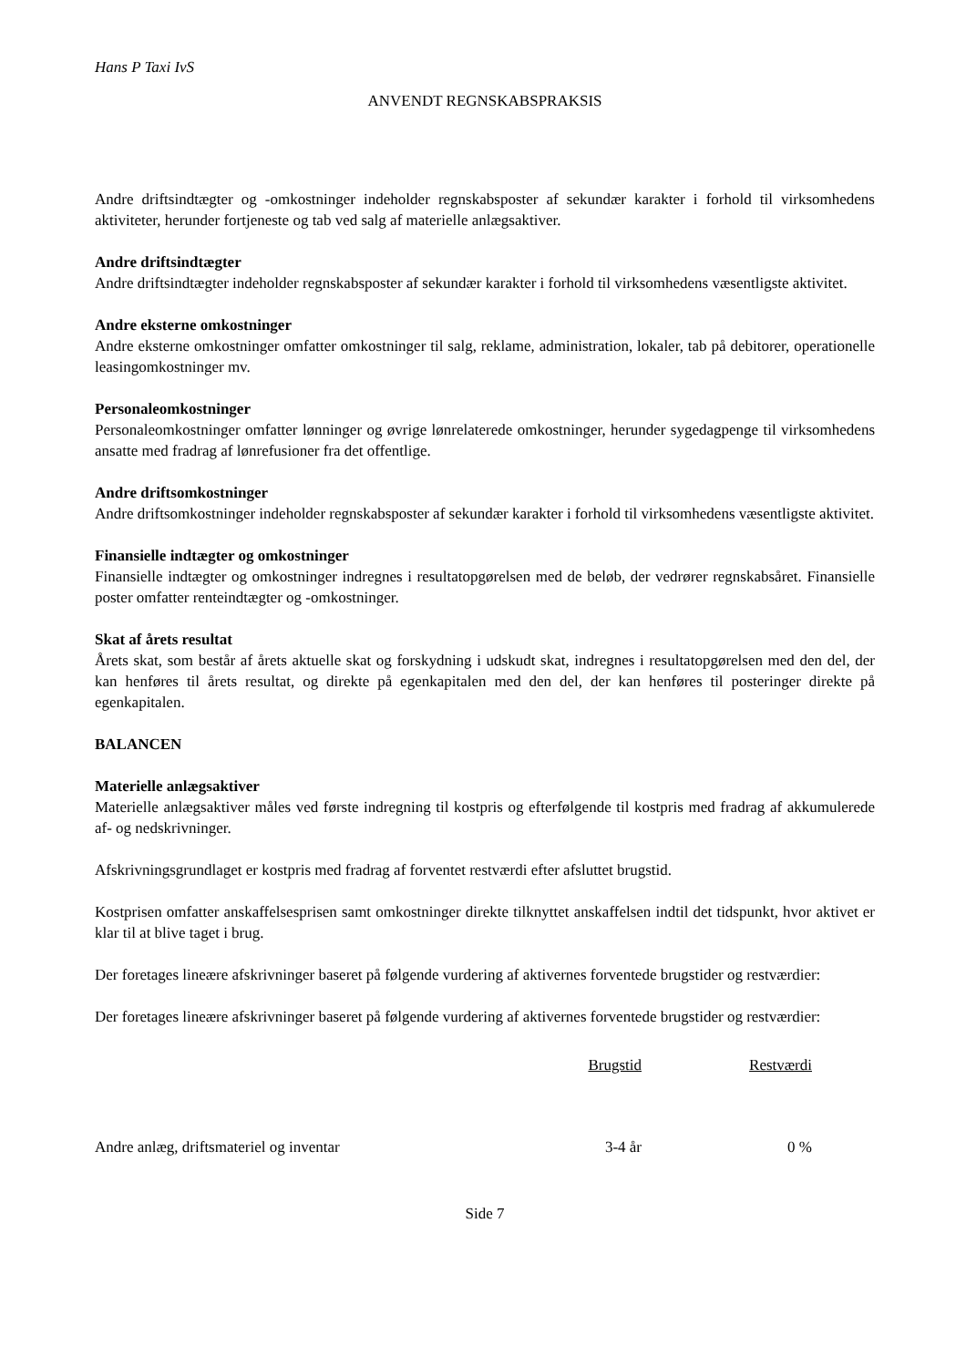Hans P Taxi IvS
ANVENDT REGNSKABSPRAKSIS
Andre driftsindtægter og -omkostninger indeholder regnskabsposter af sekundær karakter i forhold til virksomhedens aktiviteter, herunder fortjeneste og tab ved salg af materielle anlægsaktiver.
Andre driftsindtægter
Andre driftsindtægter indeholder regnskabsposter af sekundær karakter i forhold til virksomhedens væsentligste aktivitet.
Andre eksterne omkostninger
Andre eksterne omkostninger omfatter omkostninger til salg, reklame, administration, lokaler, tab på debitorer, operationelle leasingomkostninger mv.
Personaleomkostninger
Personaleomkostninger omfatter lønninger og øvrige lønrelaterede omkostninger, herunder sygedagpenge til virksomhedens ansatte med fradrag af lønrefusioner fra det offentlige.
Andre driftsomkostninger
Andre driftsomkostninger indeholder regnskabsposter af sekundær karakter i forhold til virksomhedens væsentligste aktivitet.
Finansielle indtægter og omkostninger
Finansielle indtægter og omkostninger indregnes i resultatopgørelsen med de beløb, der vedrører regnskabsåret. Finansielle poster omfatter renteindtægter og -omkostninger.
Skat af årets resultat
Årets skat, som består af årets aktuelle skat og forskydning i udskudt skat, indregnes i resultatopgørelsen med den del, der kan henføres til årets resultat, og direkte på egenkapitalen med den del, der kan henføres til posteringer direkte på egenkapitalen.
BALANCEN
Materielle anlægsaktiver
Materielle anlægsaktiver måles ved første indregning til kostpris og efterfølgende til kostpris med fradrag af akkumulerede af- og nedskrivninger.
Afskrivningsgrundlaget er kostpris med fradrag af forventet restværdi efter afsluttet brugstid.
Kostprisen omfatter anskaffelsesprisen samt omkostninger direkte tilknyttet anskaffelsen indtil det tidspunkt, hvor aktivet er klar til at blive taget i brug.
Der foretages lineære afskrivninger baseret på følgende vurdering af aktivernes forventede brugstider og restværdier:
Der foretages lineære afskrivninger baseret på følgende vurdering af aktivernes forventede brugstider og restværdier:
| | Brugstid | Restværdi |
| --- | --- | --- |
| Andre anlæg, driftsmateriel og inventar | 3-4 år | 0 % |
Side 7